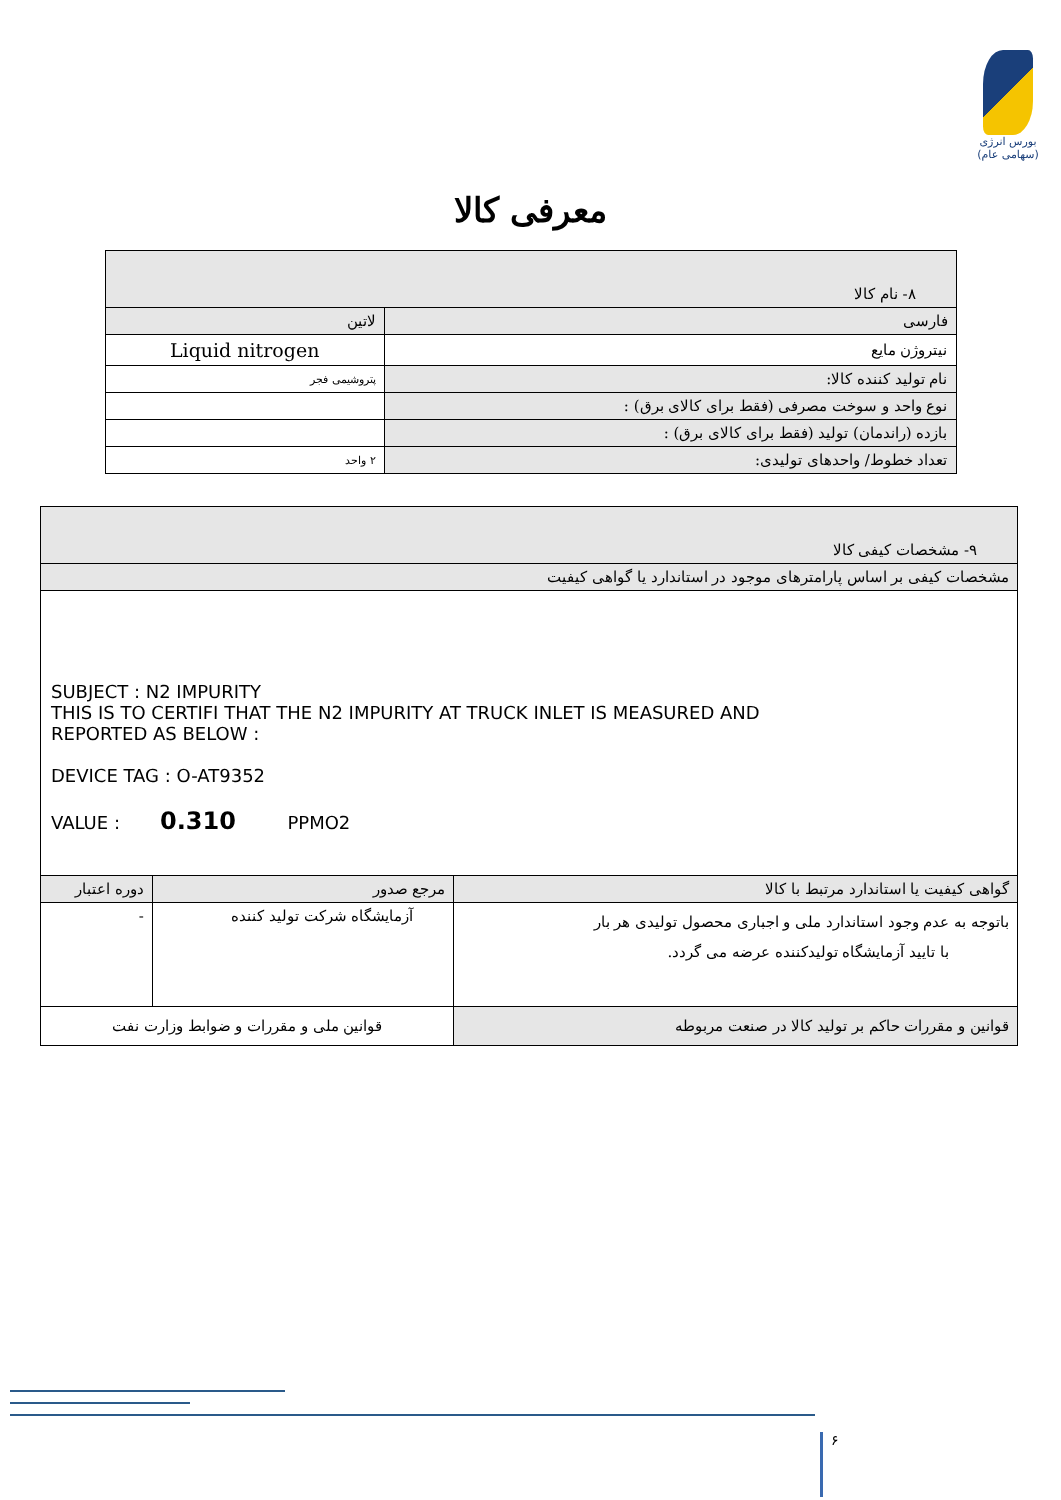بورس انرژی
(سهامی عام)
معرفی کالا
| ۸- نام کالا | |
| فارسی | لاتین |
| نیتروژن مایع | Liquid nitrogen |
| نام تولید کننده کالا: | پتروشیمی فجر |
| نوع واحد و سوخت مصرفی (فقط برای کالای برق) : | |
| بازده (راندمان) تولید (فقط برای کالای برق) : | |
| تعداد خطوط/ واحدهای تولیدی: | ۲ واحد |
| ۹- مشخصات کیفی کالا | | |
| مشخصات کیفی بر اساس پارامترهای موجود در استاندارد یا گواهی کیفیت | | |
| SUBJECT : N2 IMPURITY THIS IS TO CERTIFI THAT THE N2 IMPURITY AT TRUCK INLET IS MEASURED AND REPORTED AS BELOW : DEVICE TAG : O-AT9352 VALUE : 0.310 PPMO2 | | |
| گواهی کیفیت یا استاندارد مرتبط با کالا | مرجع صدور | دوره اعتبار |
| باتوجه به عدم وجود استاندارد ملی و اجباری محصول تولیدی هر بار با تایید آزمایشگاه تولیدکننده عرضه می گردد. | آزمایشگاه شرکت تولید کننده | - |
| قوانین و مقررات حاکم بر تولید کالا در صنعت مربوطه | قوانین ملی و مقررات و ضوابط وزارت نفت | |
۶